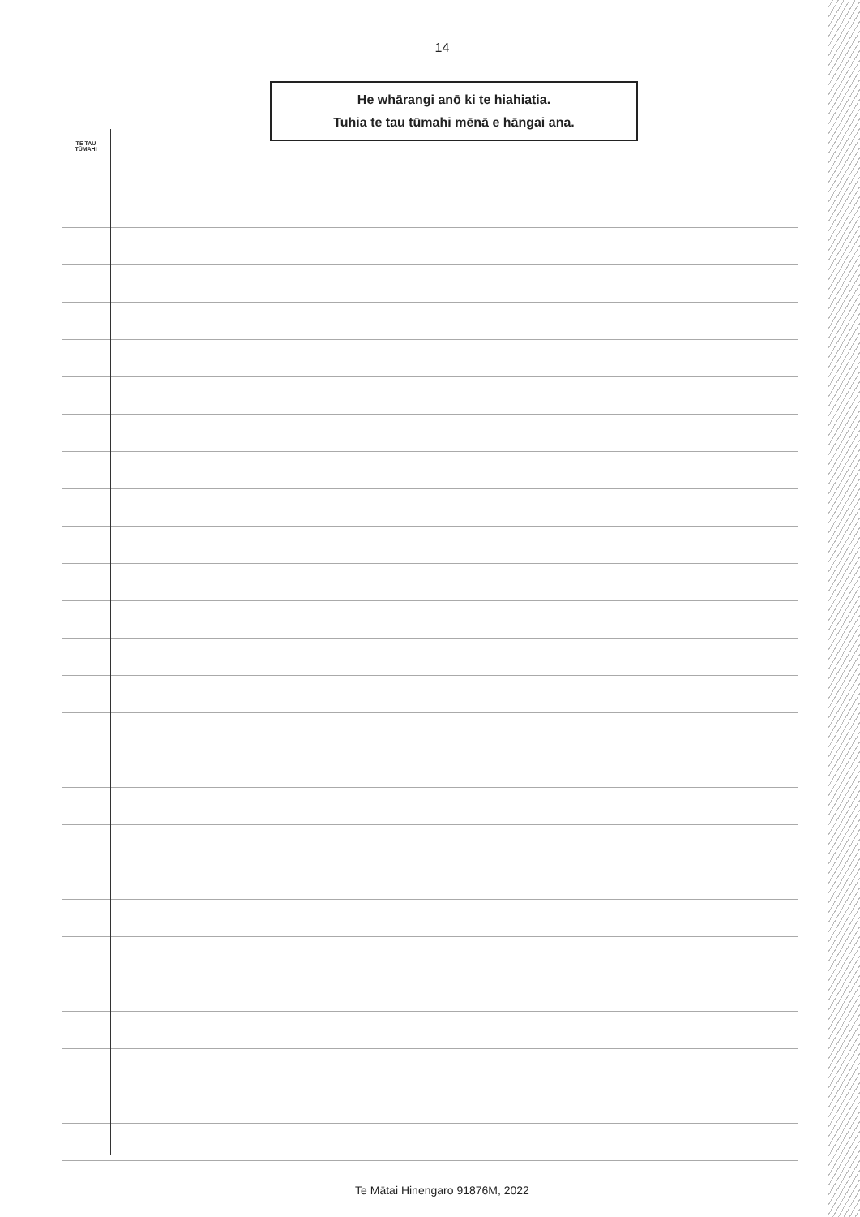14
He whārangi anō ki te hiahiatia.
Tuhia te tau tūmahi mēnā e hāngai ana.
TE TAU
TŪMAHI
Te Mātai Hinengaro 91876M, 2022